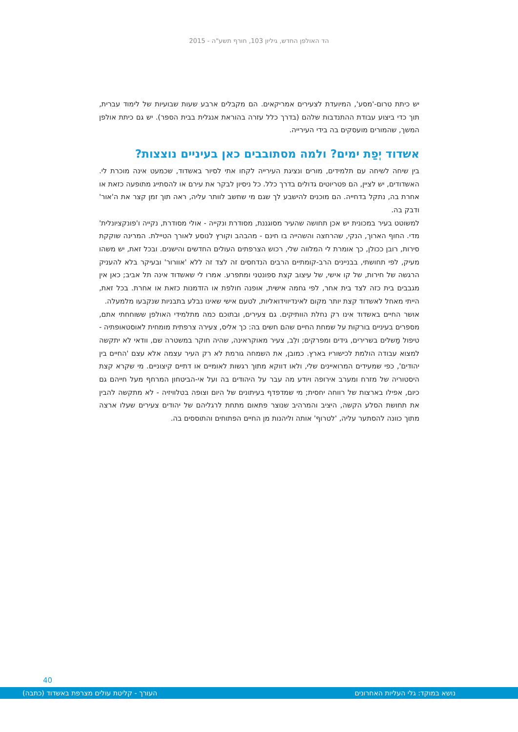הד האולפן החדש, גיליון 103, חורף תשע"ה - 2015
יש כיתת טרום-'מסע', המיועדת לצעירים אמריקאים. הם מקבלים ארבע שעות שבועיות של לימוד עברית, תוך כדי ביצוע עבודת ההתנדבות שלהם (בדרך כלל עזרה בהוראת אנגלית בבית הספר). יש גם כיתת אולפן המשך, שהמורים מועסקים בה בידי העירייה.
אשדוד יְפַת ימים? ולמה מסתובבים כאן בעיניים נוצצות?
בין שיחה לשיחה עם תלמידים, מורים ונציגת העירייה לקחו אתי לסיור באשדוד, שכמעט אינה מוכרת לי. האשדודים, יש לציין, הם פטריוטים גדולים בדרך כלל. כל ניסיון לבקר את עירם או להסתייג מתופעה כזאת או אחרת בה, נתקל בדחייה. הם מוכנים להישבע לך שגם מי שחשב לוותר עליה, ראה תוך זמן קצר את ה'אור' ודבק בה.
למשוטט בעיר במכונית יש אכן תחושה שהעיר מסוגננת, מסודרת ונקייה - אולי מסודרת, נקייה ו'פונקציונלית' מדי. החוף הארוך, הנקי, שהרחצה והשהייה בו חינם - מהבהב וקורץ לנוסע לאורך הטיילת. המרינה שוקקת סירות, רובן ככולן, כך אומרת לי המלווה שלי, רכוש הצרפתים העולים החדשים והישנים. ובכל זאת, יש משהו מעיק, לפי תחושתי, בבניינים הרב-קומתיים הרבים הנדחסים זה לצד זה ללא 'אוורור' ובעיקר בלא להעניק הרגשה של חירות, של קו אישי, של עיצוב קצת ספונטני ומתפרע. אמרו לי שאשדוד אינה תל אביב; כאן אין מגבבים בית כזה לצד בית אחר, לפי גחמה אישית, אופנה חולפת או הזדמנות כזאת או אחרת. בכל זאת, הייתי מאחל לאשדוד קצת יותר מקום לאינדיווידואליות, לטעם אישי שאינו נבלע בתבניות שנקבעו מלמעלה.
אושר החיים באשדוד אינו רק נחלת הוותיקים. גם צעירים, ובתוכם כמה מתלמידי האולפן ששוחחתי אתם, מספרים בעיניים בורקות על שמחת החיים שהם חשים בה: כך אליס, צעירה צרפתית מומחית לאוסטאופתיה - טיפול מַשלים בשרירים, גידים ומפרקים; ולֵב, צעיר מאוקראינה, שהיה חוקר במשטרה שם, וודאי לא יתקשה למצוא עבודה הולמת לכישוריו בארץ. כמובן, את השמחה גורמת לא רק העיר עצמה אלא עצם 'החיים בין יהודים', כפי שמעידים המרואיינים שלי, ולאו דווקא מתוך רגשות לאומיים או דתיים קיצוניים. מי שקרא קצת היסטוריה של מזרח ומערב אירופה ויודע מה עבר על היהודים בה ועל אי-הביטחון המרחף מעל חייהם גם כיום, אפילו בארצות של רווחה יחסית; מי שמדפדף בעיתונים של היום וצופה בטלוויזיה - לא מתקשה להבין את תחושת הסלע הקשה, היציב והמרהיב שנוצר פתאום מתחת לרגליהם של יהודים צעירים שעלו ארצה מתוך כוונה להסתער עליה, 'לטרוף' אותה וליהנות מן החיים הפתוחים והתוססים בה.
40
נושא במוקד: גלי העליות האחרונים העורך - קליטת עולים מצרפת באשדוד (כתבה)